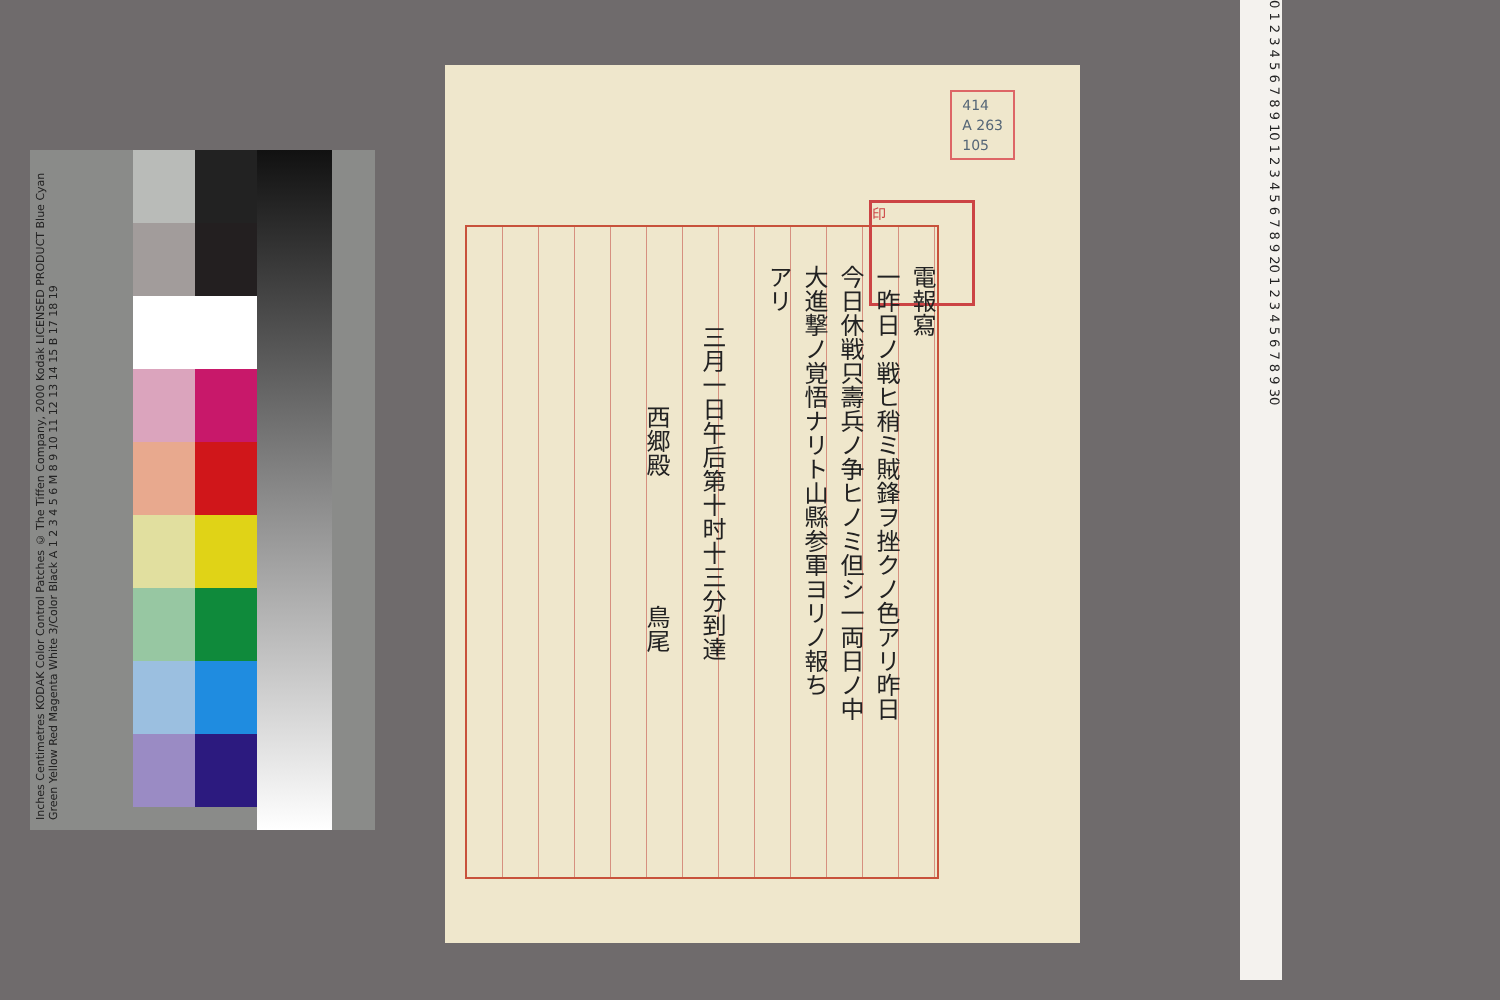Inches Centimetres KODAK Color Control Patches © The Tiffen Company, 2000 Kodak LICENSED PRODUCT Blue Cyan Green Yellow Red Magenta White 3/Color Black A 1 2 3 4 5 6 M 8 9 10 11 12 13 14 15 B 17 18 19
414
A 263
105
印
電報寫
一昨日ノ戦ヒ稍ミ賊鋒ヲ挫クノ色アリ昨日
今日休戦只壽兵ノ争ヒノミ但シ一両日ノ中
大進撃ノ覚悟ナリト山縣参軍ヨリノ報ち
アリ
三月一日午后第十时十三分到達
西郷殿 鳥尾
0 1 2 3 4 5 6 7 8 9 10 1 2 3 4 5 6 7 8 9 20 1 2 3 4 5 6 7 8 9 30